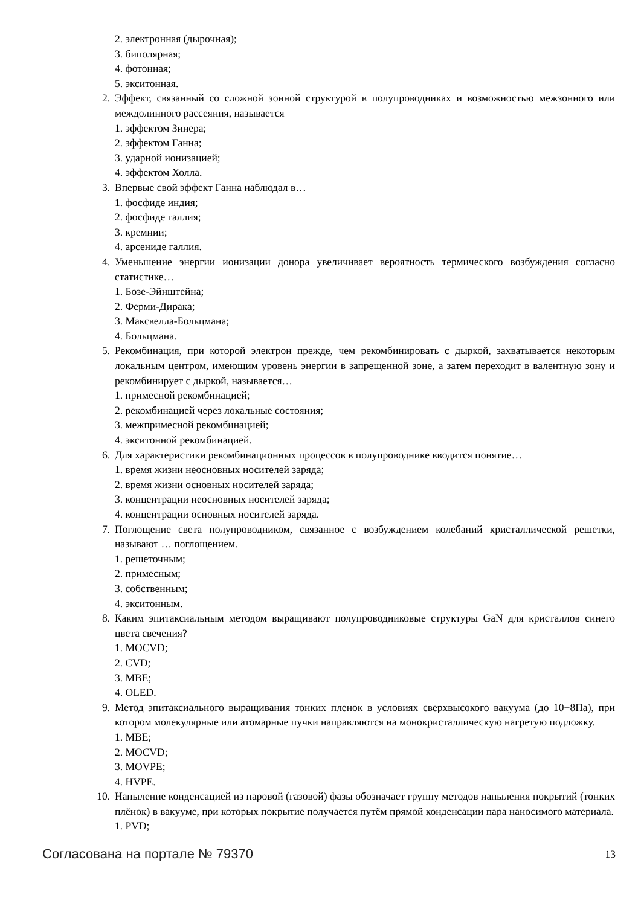2. электронная (дырочная);
3. биполярная;
4. фотонная;
5. экситонная.
2. Эффект, связанный со сложной зонной структурой в полупроводниках и возможностью межзонного или междолинного рассеяния, называется
1. эффектом Зинера;
2. эффектом Ганна;
3. ударной ионизацией;
4. эффектом Холла.
3. Впервые свой эффект Ганна наблюдал в…
1. фосфиде индия;
2. фосфиде галлия;
3. кремнии;
4. арсениде галлия.
4. Уменьшение энергии ионизации донора увеличивает вероятность термического возбуждения согласно статистике…
1. Бозе-Эйнштейна;
2. Ферми-Дирака;
3. Максвелла-Больцмана;
4. Больцмана.
5. Рекомбинация, при которой электрон прежде, чем рекомбинировать с дыркой, захватывается некоторым локальным центром, имеющим уровень энергии в запрещенной зоне, а затем переходит в валентную зону и рекомбинирует с дыркой, называется…
1. примесной рекомбинацией;
2. рекомбинацией через локальные состояния;
3. межпримесной рекомбинацией;
4. экситонной рекомбинацией.
6. Для характеристики рекомбинационных процессов в полупроводнике вводится понятие…
1. время жизни неосновных носителей заряда;
2. время жизни основных носителей заряда;
3. концентрации неосновных носителей заряда;
4. концентрации основных носителей заряда.
7. Поглощение света полупроводником, связанное с возбуждением колебаний кристаллической решетки, называют … поглощением.
1. решеточным;
2. примесным;
3. собственным;
4. экситонным.
8. Каким эпитаксиальным методом выращивают полупроводниковые структуры GaN для кристаллов синего цвета свечения?
1. MOCVD;
2. CVD;
3. MBE;
4. OLED.
9. Метод эпитаксиального выращивания тонких пленок в условиях сверхвысокого вакуума (до 10−8Па), при котором молекулярные или атомарные пучки направляются на монокристаллическую нагретую подложку.
1. MBE;
2. MOCVD;
3. MOVPE;
4. HVPE.
10. Напыление конденсацией из паровой (газовой) фазы обозначает группу методов напыления покрытий (тонких плёнок) в вакууме, при которых покрытие получается путём прямой конденсации пара наносимого материала.
1. PVD;
Согласована на портале № 79370
13